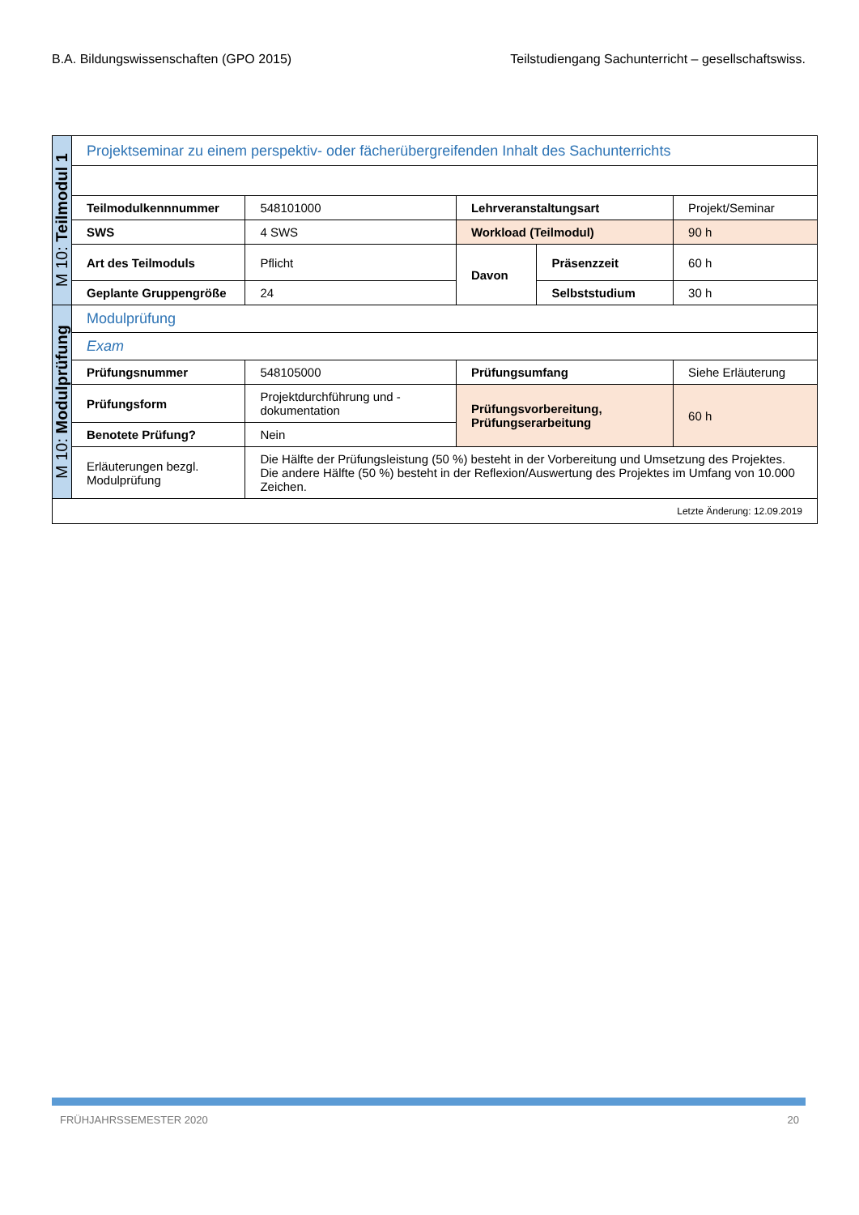B.A. Bildungswissenschaften (GPO 2015) Teilstudiengang Sachunterricht – gesellschaftswiss.
| M 10: Teilmodul 1 | Projektseminar zu einem perspektiv- oder fächerübergreifenden Inhalt des Sachunterrichts | | | | |
| | Teilmodulkennnummer | 548101000 | Lehrveranstaltungsart | | Projekt/Seminar |
| | SWS | 4 SWS | Workload (Teilmodul) | | 90 h |
| | Art des Teilmoduls | Pflicht | Davon | Präsenzzeit | 60 h |
| | Geplante Gruppengröße | 24 | | Selbststudium | 30 h |
| M 10: Modulprüfung | Modulprüfung | | | | |
| | Exam | | | | |
| | Prüfungsnummer | 548105000 | Prüfungsumfang | | Siehe Erläuterung |
| | Prüfungsform | Projektdurchführung und -dokumentation | Prüfungsvorbereitung, Prüfungserarbeitung | | 60 h |
| | Benotete Prüfung? | Nein | | | |
| | Erläuterungen bezgl. Modulprüfung | Die Hälfte der Prüfungsleistung (50 %) besteht in der Vorbereitung und Umsetzung des Projektes. Die andere Hälfte (50 %) besteht in der Reflexion/Auswertung des Projektes im Umfang von 10.000 Zeichen. | | | |
| Letzte Änderung: 12.09.2019 | | | | | |
FRÜHJAHRSSEMESTER 2020 20